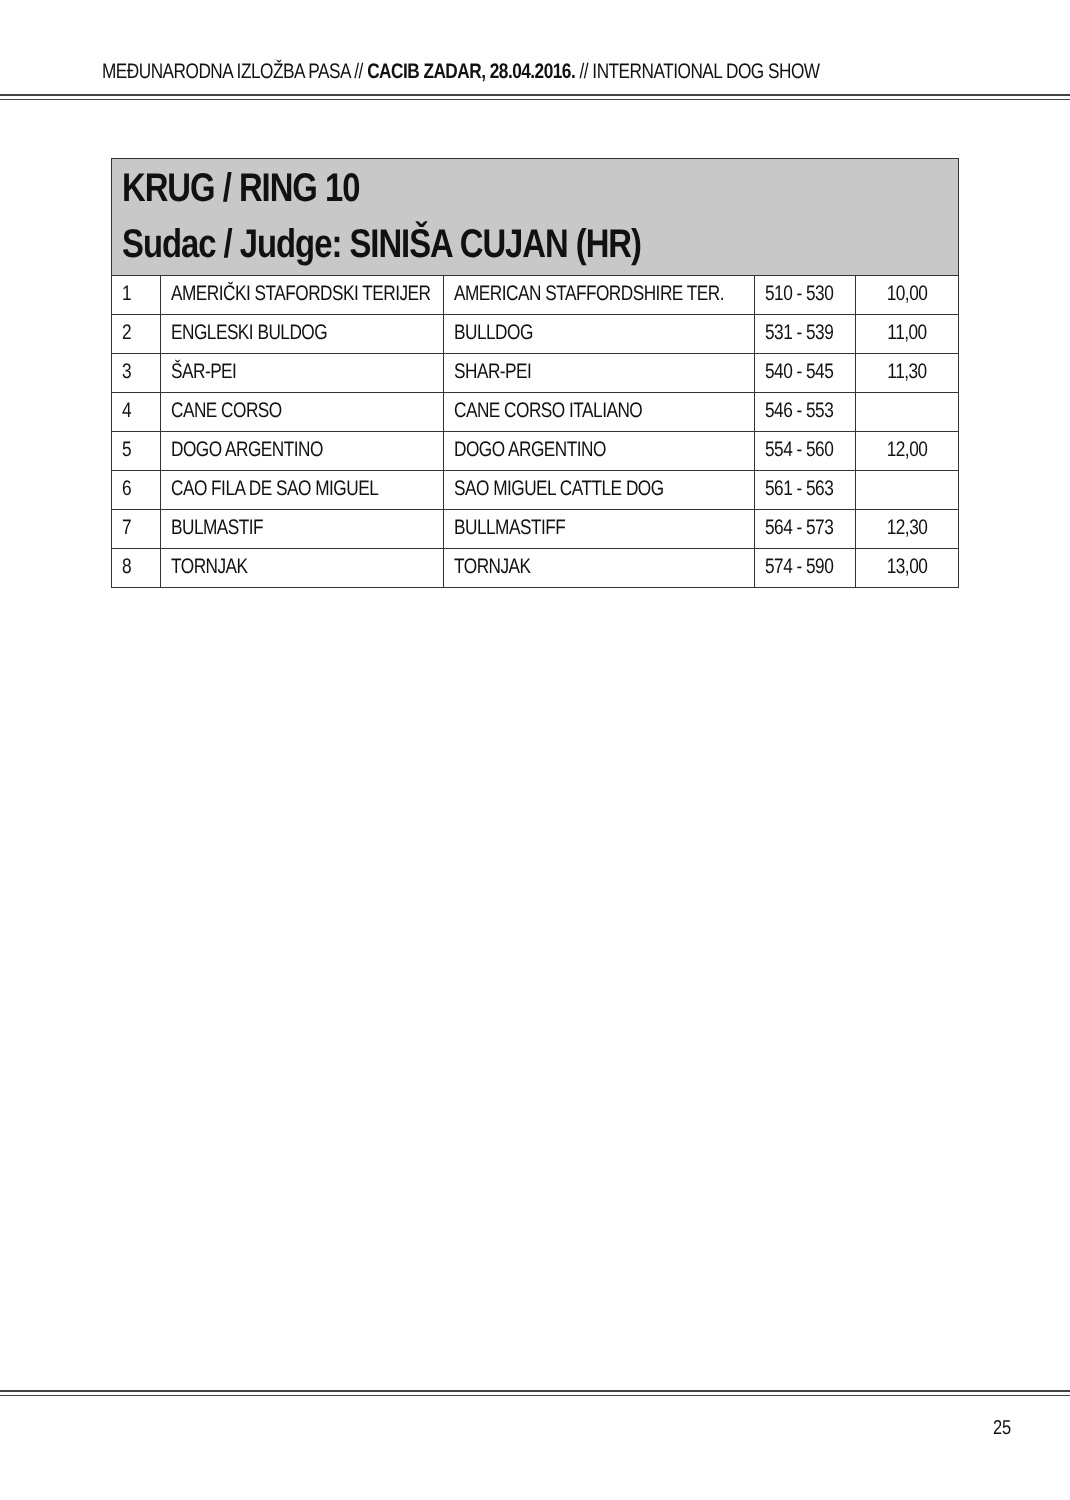MEĐUNARODNA IZLOŽBA PASA // CACIB ZADAR, 28.04.2016. // INTERNATIONAL DOG SHOW
| KRUG / RING 10 Sudac / Judge: SINIŠA CUJAN (HR) | | | | |
| 1 | AMERIČKI STAFORDSKI TERIJER | AMERICAN STAFFORDSHIRE TER. | 510 - 530 | 10,00 |
| 2 | ENGLESKI BULDOG | BULLDOG | 531 - 539 | 11,00 |
| 3 | ŠAR-PEI | SHAR-PEI | 540 - 545 | 11,30 |
| 4 | CANE CORSO | CANE CORSO ITALIANO | 546 - 553 | |
| 5 | DOGO ARGENTINO | DOGO ARGENTINO | 554 - 560 | 12,00 |
| 6 | CAO FILA DE SAO MIGUEL | SAO MIGUEL CATTLE DOG | 561 - 563 | |
| 7 | BULMASTIF | BULLMASTIFF | 564 - 573 | 12,30 |
| 8 | TORNJAK | TORNJAK | 574 - 590 | 13,00 |
25